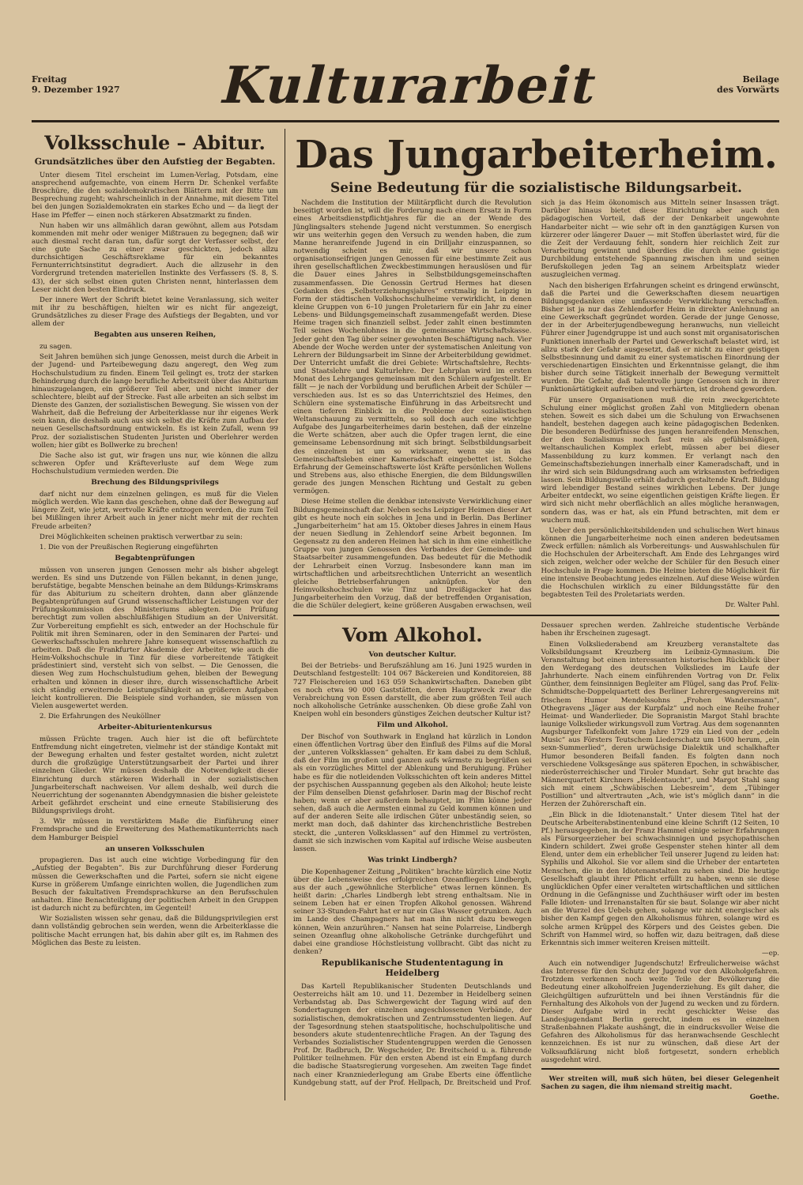Freitag
9. Dezember 1927
Kulturarbeit
Beilage
des Vorwärts
Volksschule – Abitur.
Grundsätzliches über den Aufstieg der Begabten.
Unter diesem Titel erscheint im Lumen-Verlag, Potsdam, eine ansprechend aufgemachte, von einem Herrn Dr. Schenkel verfaßte Broschüre, die den sozialdemokratischen Blättern mit der Bitte um Besprechung zugeht; wahrscheinlich in der Annahme, mit diesem Titel bei den jungen Sozialdemokraten ein starkes Echo und — da liegt der Hase im Pfeffer — einen noch stärkeren Absatzmarkt zu finden.
Nun haben wir uns allmählich daran gewöhnt, allem aus Potsdam kommenden mit mehr oder weniger Mißtrauen zu begegnen; daß wir auch diesmal recht daran tun, dafür sorgt der Verfasser selbst, der eine gute Sache zu einer zwar geschickten, jedoch allzu durchsichtigen Geschäftsreklame für ein bekanntes Fernunterrichtsinstitut degradiert. Auch die allzusehr in den Vordergrund tretenden materiellen Instinkte des Verfassers (S. 8, S. 43), der sich selbst einen guten Christen nennt, hinterlassen dem Leser nicht den besten Eindruck.
Der innere Wert der Schrift bietet keine Veranlassung, sich weiter mit ihr zu beschäftigen, hielten wir es nicht für angezeigt, Grundsätzliches zu dieser Frage des Aufstiegs der Begabten, und vor allem der
Begabten aus unseren Reihen,
zu sagen.
Seit Jahren bemühen sich junge Genossen, meist durch die Arbeit in der Jugend- und Parteibewegung dazu angeregt, den Weg zum Hochschulstudium zu finden. Einem Teil gelingt es, trotz der starken Behinderung durch die lange berufliche Arbeitszeit über das Abiturium hinauszugelangen, ein größerer Teil aber, und nicht immer der schlechtere, bleibt auf der Strecke. Fast alle arbeiten an sich selbst im Dienste des Ganzen, der sozialistischen Bewegung. Sie wissen von der Wahrheit, daß die Befreiung der Arbeiterklasse nur ihr eigenes Werk sein kann, die deshalb auch aus sich selbst die Kräfte zum Aufbau der neuen Gesellschaftsordnung entwickeln. Es ist kein Zufall, wenn 99 Proz. der sozialistischen Studenten Juristen und Oberlehrer werden wollen; hier gibt es Bollwerke zu brechen!
Die Sache also ist gut, wir fragen uns nur, wie können die allzu schweren Opfer und Kräfteverluste auf dem Wege zum Hochschulstudium vermieden werden. Die
Brechung des Bildungsprivilegs
darf nicht nur dem einzelnen gelingen, es muß für die Vielen möglich werden. Wie kann das geschehen, ohne daß der Bewegung auf längere Zeit, wie jetzt, wertvolle Kräfte entzogen werden, die zum Teil bei Mißlingen ihrer Arbeit auch in jener nicht mehr mit der rechten Freude arbeiten?
Drei Möglichkeiten scheinen praktisch verwertbar zu sein:
1. Die von der Preußischen Regierung eingeführten
Begabtenprüfungen
müssen von unseren jungen Genossen mehr als bisher abgelegt werden. Es sind uns Dutzende von Fällen bekannt, in denen junge, berufstätige, begabte Menschen beinahe an dem Bildungs-Krimskrams für das Abiturium zu scheitern drohten, dann aber glänzende Begabtenprüfungen auf Grund wissenschaftlicher Leistungen vor der Prüfungskommission des Ministeriums ablegten. Die Prüfung berechtigt zum vollen abschlußfähigen Studium an der Universität. Zur Vorbereitung empfiehlt es sich, entweder an der Hochschule für Politik mit ihren Seminaren, oder in den Seminaren der Partei- und Gewerkschaftsschulen mehrere Jahre konsequent wissenschaftlich zu arbeiten. Daß die Frankfurter Akademie der Arbeiter, wie auch die Heim-Volkshochschule in Tinz für diese vorbereitende Tätigkeit prädestiniert sind, versteht sich von selbst. — Die Genossen, die diesen Weg zum Hochschulstudium gehen, bleiben der Bewegung erhalten und können in dieser ihre, durch wissenschaftliche Arbeit sich ständig erweiternde Leistungsfähigkeit an größeren Aufgaben leicht kontrollieren. Die Beispiele sind vorhanden, sie müssen von Vielen ausgewertet werden.
2. Die Erfahrungen des Neuköllner
Arbeiter-Abiturientenkursus
müssen Früchte tragen. Auch hier ist die oft befürchtete Entfremdung nicht eingetreten, vielmehr ist der ständige Kontakt mit der Bewegung erhalten und fester gestaltet worden, nicht zuletzt durch die großzügige Unterstützungsarbeit der Partei und ihrer einzelnen Glieder. Wir müssen deshalb die Notwendigkeit dieser Einrichtung durch stärkeren Widerhall in der sozialistischen Jungarbeiterschaft nachweisen. Vor allem deshalb, weil durch die Neuerrichtung der sogenannten Abendgymnasien die bisher geleistete Arbeit gefährdet erscheint und eine erneute Stabilisierung des Bildungsprivilegs droht.
3. Wir müssen in verstärktem Maße die Einführung einer Fremdsprache und die Erweiterung des Mathematikunterrichts nach dem Hamburger Beispiel
an unseren Volksschulen
propagieren. Das ist auch eine wichtige Vorbedingung für den „Aufstieg der Begabten“. Bis zur Durchführung dieser Forderung müssen die Gewerkschaften und die Partei, sofern sie nicht eigene Kurse in größerem Umfange einrichten wollen, die Jugendlichen zum Besuch der fakultativen Fremdsprachkurse an den Berufsschulen anhalten. Eine Benachteiligung der politischen Arbeit in den Gruppen ist dadurch nicht zu befürchten, im Gegenteil!
Wir Sozialisten wissen sehr genau, daß die Bildungsprivilegien erst dann vollständig gebrochen sein werden, wenn die Arbeiterklasse die politische Macht errungen hat, bis dahin aber gilt es, im Rahmen des Möglichen das Beste zu leisten.
Das Jungarbeiterheim.
Seine Bedeutung für die sozialistische Bildungsarbeit.
Nachdem die Institution der Militärpflicht durch die Revolution beseitigt worden ist, will die Forderung nach einem Ersatz in Form eines Arbeitsdienstpflichtjahres für die an der Wende des Jünglingsalters stehende Jugend nicht verstummen. So energisch wir uns weiterhin gegen den Versuch zu wenden haben, die zum Manne heranreifende Jugend in ein Drilljahr einzuspannen, so notwendig scheint es mir, daß wir unsere schon organisationseifrigen jungen Genossen für eine bestimmte Zeit aus ihren gesellschaftlichen Zweckbestimmungen herauslösen und für die Dauer eines Jahres in Selbstbildungsgemeinschaften zusammenfassen. Die Genossin Gertrud Hermes hat diesen Gedanken des „Selbsterziehungsjahres“ erstmalig in Leipzig in Form der städtischen Volkshochschulheime verwirklicht, in denen kleine Gruppen von 6–10 jungen Proletariern für ein Jahr zu einer Lebens- und Bildungsgemeinschaft zusammengefaßt werden. Diese Heime tragen sich finanziell selbst. Jeder zahlt einen bestimmten Teil seines Wochenlohnes in die gemeinsame Wirtschaftskasse. Jeder geht den Tag über seiner gewohnten Beschäftigung nach. Vier Abende der Woche werden unter der systematischen Anleitung von Lehrern der Bildungsarbeit im Sinne der Arbeiterbildung gewidmet. Der Unterricht umfaßt die drei Gebiete: Wirtschaftslehre, Rechts- und Staatslehre und Kulturlehre. Der Lehrplan wird im ersten Monat des Lehrganges gemeinsam mit den Schülern aufgestellt. Er fällt — je nach der Vorbildung und beruflichen Arbeit der Schüler — verschieden aus. Ist es so das Unterrichtsziel des Heimes, den Schülern eine systematische Einführung in das Arbeitsrecht und einen tieferen Einblick in die Probleme der sozialistischen Weltanschauung zu vermitteln, so soll doch auch eine wichtige Aufgabe des Jungarbeiterheimes darin bestehen, daß der einzelne die Werte schätzen, aber auch die Opfer tragen lernt, die eine gemeinsame Lebensordnung mit sich bringt. Selbstbildungsarbeit des einzelnen ist um so wirksamer, wenn sie in das Gemeinschaftsleben einer Kameradschaft eingebettet ist. Solche Erfahrung der Gemeinschaftswerte löst Kräfte persönlichen Wollens und Strebens aus, also ethische Energien, die dem Bildungswillen gerade des jungen Menschen Richtung und Gestalt zu geben vermögen.
Diese Heime stellen die denkbar intensivste Verwirklichung einer Bildungsgemeinschaft dar. Neben sechs Leipziger Heimen dieser Art gibt es heute noch ein solches in Jena und in Berlin. Das Berliner „Jungarbeiterheim“ hat am 15. Oktober dieses Jahres in einem Haus der neuen Siedlung in Zehlendorf seine Arbeit begonnen. Im Gegensatz zu den anderen Heimen hat sich in ihm eine einheitliche Gruppe von jungen Genossen des Verbandes der Gemeinde- und Staatsarbeiter zusammengefunden. Das bedeutet für die Methodik der Lehrarbeit einen Vorzug. Insbesondere kann man im wirtschaftlichen und arbeitsrechtlichen Unterricht an wesentlich gleiche Betriebserfahrungen anknüpfen. Vor den Heimvolkshochschulen wie Tinz und Dreißigacker hat das Jungarbeiterheim den Vorzug, daß der betreffenden Organisation, die die Schüler delegiert, keine größeren Ausgaben erwachsen, weil sich ja das Heim ökonomisch aus Mitteln seiner Insassen trägt. Darüber hinaus bietet diese Einrichtung aber auch den pädagogischen Vorteil, daß der der Denkarbeit ungewohnte Handarbeiter nicht — wie sehr oft in den ganztägigen Kursen von kürzerer oder längerer Dauer — mit Stoffen überlastet wird, für die die Zeit der Verdauung fehlt, sondern hier reichlich Zeit zur Verarbeitung gewinnt und überdies die durch seine geistige Durchbildung entstehende Spannung zwischen ihm und seinen Berufskollegen jeden Tag an seinem Arbeitsplatz wieder auszugleichen vermag.
Nach den bisherigen Erfahrungen scheint es dringend erwünscht, daß die Partei und die Gewerkschaften diesem neuartigen Bildungsgedanken eine umfassende Verwirklichung verschaffen. Bisher ist ja nur das Zehlendorfer Heim in direkter Anlehnung an eine Gewerkschaft gegründet worden. Gerade der junge Genosse, der in der Arbeiterjugendbewegung heranwuchs, nun vielleicht Führer einer Jugendgruppe ist und auch sonst mit organisatorischen Funktionen innerhalb der Partei und Gewerkschaft belastet wird, ist allzu stark der Gefahr ausgesetzt, daß er nicht zu einer geistigen Selbstbesinnung und damit zu einer systematischen Einordnung der verschiedenartigen Einsichten und Erkenntnisse gelangt, die ihm bisher durch seine Tätigkeit innerhalb der Bewegung vermittelt wurden. Die Gefahr, daß talentvolle junge Genossen sich in ihrer Funktionärtätigkeit aufreiben und verhärten, ist drohend geworden.
Für unsere Organisationen muß die rein zweckgerichtete Schulung einer möglichst großen Zahl von Mitgliedern obenan stehen. Soweit es sich dabei um die Schulung von Erwachsenen handelt, bestehen dagegen auch keine pädagogischen Bedenken. Die besonderen Bedürfnisse des jungen heranreifenden Menschen, der den Sozialismus noch fast rein als gefühlsmäßigen, weltanschaulichen Komplex erlebt, müssen aber bei dieser Massenbildung zu kurz kommen. Er verlangt nach den Gemeinschaftsbeziehungen innerhalb einer Kameradschaft, und in ihr wird sich sein Bildungsdrang auch am wirksamsten befriedigen lassen. Sein Bildungswille erhält dadurch gestaltende Kraft. Bildung wird lebendiger Bestand seines wirklichen Lebens. Der junge Arbeiter entdeckt, wo seine eigentlichen geistigen Kräfte liegen. Er wird sich nicht mehr oberflächlich an alles mögliche heranwagen, sondern das, was er hat, als ein Pfund betrachten, mit dem er wuchern muß.
Ueber den persönlichkeitsbildenden und schulischen Wert hinaus können die Jungarbeiterheime noch einen anderen bedeutsamen Zweck erfüllen: nämlich als Vorbereitungs- und Auswahlschulen für die Hochschulen der Arbeiterschaft. Am Ende des Lehrganges wird sich zeigen, welcher oder welche der Schüler für den Besuch einer Hochschule in Frage kommen. Die Heime bieten die Möglichkeit für eine intensive Beobachtung jedes einzelnen. Auf diese Weise würden die Hochschulen wirklich zu einer Bildungsstätte für den begabtesten Teil des Proletariats werden.
Dr. Walter Pahl.
Vom Alkohol.
Von deutscher Kultur.
Bei der Betriebs- und Berufszählung am 16. Juni 1925 wurden in Deutschland festgestellt: 104 067 Bäckereien und Konditoreien, 88 727 Fleischereien und 163 059 Schankwirtschaften. Daneben gibt es noch etwa 90 000 Gaststätten, deren Hauptzweck zwar die Verabreichung von Essen darstellt, die aber zum größten Teil auch noch alkoholische Getränke ausschenken. Ob diese große Zahl von Kneipen wohl ein besonders günstiges Zeichen deutscher Kultur ist?
Film und Alkohol.
Der Bischof von Southwark in England hat kürzlich in London einen öffentlichen Vortrag über den Einfluß des Films auf die Moral der „unteren Volksklassen“ gehalten. Er kam dabei zu dem Schluß, daß der Film im großen und ganzen aufs wärmste zu begrüßen sei als ein vorzügliches Mittel der Ablenkung und Beruhigung. Früher habe es für die notleidenden Volksschichten oft kein anderes Mittel der psychischen Ausspannung gegeben als den Alkohol; heute leiste der Film denselben Dienst gefahrloser. Darin mag der Bischof recht haben; wenn er aber außerdem behauptet, im Film könne jeder sehen, daß auch die Aermsten einmal zu Geld kommen können und auf der anderen Seite alle irdischen Güter unbeständig seien, so merkt man doch, daß dahinter das kirchenchristliche Bestreben steckt, die „unteren Volksklassen“ auf den Himmel zu vertrösten, damit sie sich inzwischen vom Kapital auf irdische Weise ausbeuten lassen.
Was trinkt Lindbergh?
Die Kopenhagener Zeitung „Politiken“ brachte kürzlich eine Notiz über die Lebensweise des erfolgreichen Ozeanfliegers Lindbergh, aus der auch „gewöhnliche Sterbliche“ etwas lernen können. Es heißt darin: „Charles Lindbergh lebt streng enthaltsam. Nie in seinem Leben hat er einen Tropfen Alkohol genossen. Während seiner 33-Stunden-Fahrt hat er nur ein Glas Wasser getrunken. Auch im Lande des Champagners hat man ihn nicht dazu bewegen können, Wein anzurühren.“ Nansen hat seine Polarreise, Lindbergh seinen Ozeanflug ohne alkoholische Getränke durchgeführt und dabei eine grandiose Höchstleistung vollbracht. Gibt das nicht zu denken?
Republikanische Studententagung in Heidelberg
Das Kartell Republikanischer Studenten Deutschlands und Oesterreichs hält am 10. und 11. Dezember in Heidelberg seinen Verbandstag ab. Das Schwergewicht der Tagung wird auf den Sondertagungen der einzelnen angeschlossenen Verbände, der sozialistischen, demokratischen und Zentrumsstudenten liegen. Auf der Tagesordnung stehen staatspolitische, hochschulpolitische und besonders akute studentenrechtliche Fragen. An der Tagung des Verbandes Sozialistischer Studentengruppen werden die Genossen Prof. Dr. Radbruch, Dr. Wegscheider, Dr. Breitscheid u. a. führende Politiker teilnehmen. Für den ersten Abend ist ein Empfang durch die badische Staatsregierung vorgesehen. Am zweiten Tage findet nach einer Kranzniederlegung am Grabe Eberts eine öffentliche Kundgebung statt, auf der Prof. Hellpach, Dr. Breitscheid und Prof. Dessauer sprechen werden. Zahlreiche studentische Verbände haben ihr Erscheinen zugesagt.
Einen Volksliederabend am Kreuzberg veranstaltete das Volksbildungsamt Kreuzberg im Leibniz-Gymnasium. Die Veranstaltung bot einen interessanten historischen Rückblick über den Werdegang des deutschen Volksliedes im Laufe der Jahrhunderte. Nach einem einführenden Vortrag von Dr. Felix Günther, dem feinsinnigen Begleiter am Flügel, sang das Prof. Felix-Schmidtsche-Doppelquartett des Berliner Lehrergesangvereins mit frischem Humor Mendelssohns „Frohen Wandersmann“, Othegravens „Jäger aus der Kurpfalz“ und noch eine Reihe froher Heimat- und Wanderlieder. Die Sopranistin Margot Stahl brachte launige Volkslieder wirkungsvoll zum Vortrag. Aus dem sogenannten Augsburger Tafelkonfekt vom Jahre 1729 ein Lied von der „edeln Music“ aus Försters Teutschem Liederschatz um 1600 herum, „ein sexn-Summerlied“, deren urwüchsige Dialektik und schalkhafter Humor besonderen Beifall fanden. Es folgten dann noch verschiedene Volksgesänge aus späteren Epochen, in schwäbischer, niederösterreichischer und Tiroler Mundart. Sehr gut brachte das Männerquartett Kirchners „Heldentaucht“, und Margot Stahl sang sich mit einem „Schwäbischen Liebesreim“, dem „Tübinger Postillion“ und altvertrauten „Ach, wie ist's möglich dann“ in die Herzen der Zuhörerschaft ein.
„Ein Blick in die Idiotenanstalt.“ Unter diesem Titel hat der Deutsche Arbeiterabstinentenbund eine kleine Schrift (12 Seiten, 10 Pf.) herausgegeben, in der Franz Hammel einige seiner Erfahrungen als Fürsorgeerzieher bei schwachsinnigen und psychopathischen Kindern schildert. Zwei große Gespenster stehen hinter all dem Elend, unter dem ein erheblicher Teil unserer Jugend zu leiden hat: Syphilis und Alkohol. Sie vor allem sind die Urheber der entarteten Menschen, die in den Idiotenanstalten zu sehen sind. Die heutige Gesellschaft glaubt ihrer Pflicht erfüllt zu haben, wenn sie diese unglücklichen Opfer einer veralteten wirtschaftlichen und sittlichen Ordnung in die Gefängnisse und Zuchthäuser wirft oder im besten Falle Idioten- und Irrenanstalten für sie baut. Solange wir aber nicht an die Wurzel des Uebels gehen, solange wir nicht energischer als bisher den Kampf gegen den Alkoholismus führen, solange wird es solche armen Krüppel des Körpers und des Geistes geben. Die Schrift von Hammel wird, so hoffen wir, dazu beitragen, daß diese Erkenntnis sich immer weiteren Kreisen mitteilt.
—ep.
Auch ein notwendiger Jugendschutz! Erfreulicherweise wächst das Interesse für den Schutz der Jugend vor den Alkoholgefahren. Trotzdem verkennen noch weite Teile der Bevölkerung die Bedeutung einer alkoholfreien Jugenderziehung. Es gilt daher, die Gleichgültigen aufzurütteln und bei ihnen Verständnis für die Fernhaltung des Alkohols von der Jugend zu wecken und zu fördern. Dieser Aufgabe wird in recht geschickter Weise das Landesjugendamt Berlin gerecht, indem es in einzelnen Straßenbahnen Plakate aushängt, die in eindrucksvoller Weise die Gefahren des Alkoholismus für das heranwachsende Geschlecht kennzeichnen. Es ist nur zu wünschen, daß diese Art der Volksaufklärung nicht bloß fortgesetzt, sondern erheblich ausgedehnt wird.
Wer streiten will, muß sich hüten, bei dieser Gelegenheit Sachen zu sagen, die ihm niemand streitig macht.
Goethe.